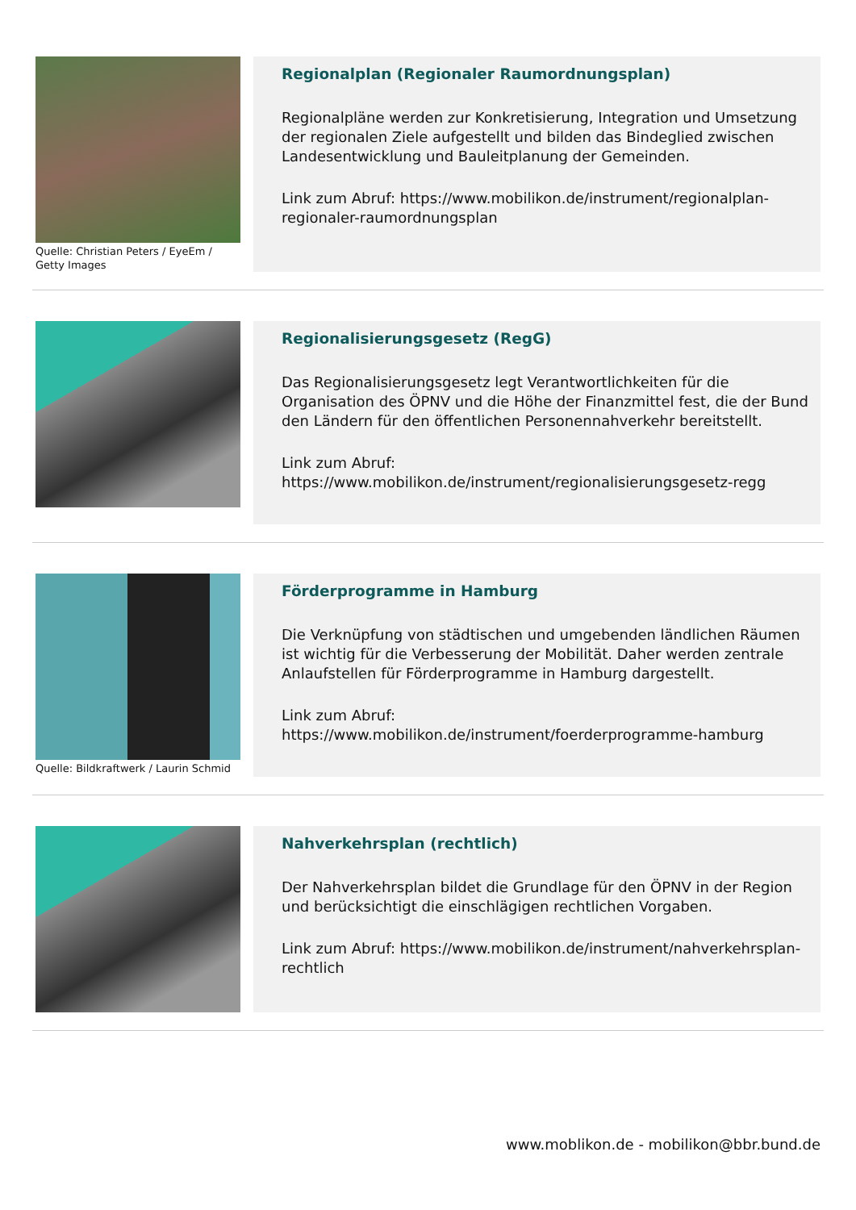Quelle: Christian Peters / EyeEm / Getty Images
Regionalplan (Regionaler Raumordnungsplan)
Regionalpläne werden zur Konkretisierung, Integration und Umsetzung der regionalen Ziele aufgestellt und bilden das Bindeglied zwischen Landesentwicklung und Bauleitplanung der Gemeinden.
Link zum Abruf: https://www.mobilikon.de/instrument/regionalplan-regionaler-raumordnungsplan
Regionalisierungsgesetz (RegG)
Das Regionalisierungsgesetz legt Verantwortlichkeiten für die Organisation des ÖPNV und die Höhe der Finanzmittel fest, die der Bund den Ländern für den öffentlichen Personennahverkehr bereitstellt.
Link zum Abruf: https://www.mobilikon.de/instrument/regionalisierungsgesetz-regg
Quelle: Bildkraftwerk / Laurin Schmid
Förderprogramme in Hamburg
Die Verknüpfung von städtischen und umgebenden ländlichen Räumen ist wichtig für die Verbesserung der Mobilität. Daher werden zentrale Anlaufstellen für Förderprogramme in Hamburg dargestellt.
Link zum Abruf: https://www.mobilikon.de/instrument/foerderprogramme-hamburg
Nahverkehrsplan (rechtlich)
Der Nahverkehrsplan bildet die Grundlage für den ÖPNV in der Region und berücksichtigt die einschlägigen rechtlichen Vorgaben.
Link zum Abruf: https://www.mobilikon.de/instrument/nahverkehrsplan-rechtlich
www.moblikon.de - mobilikon@bbr.bund.de